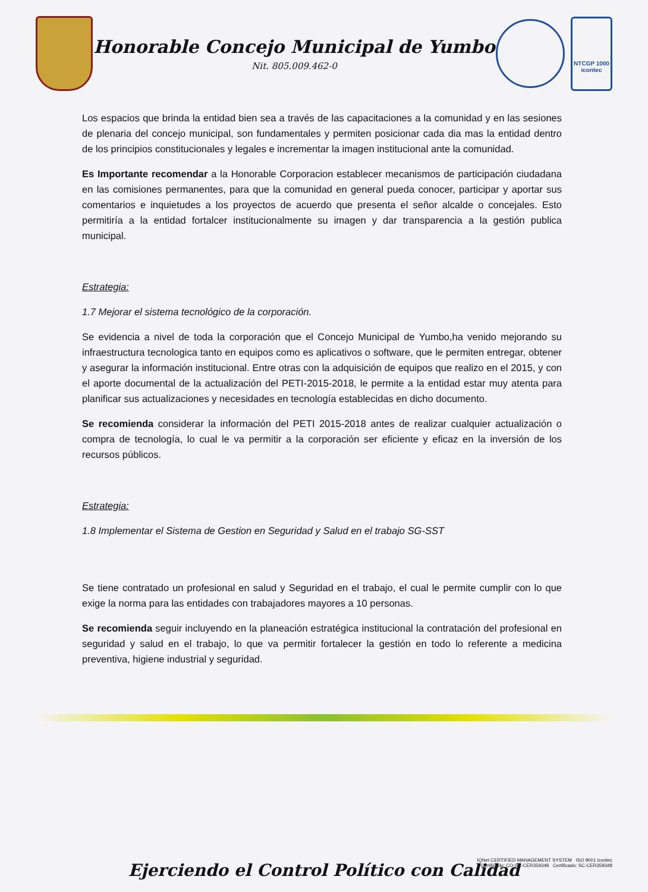Honorable Concejo Municipal de Yumbo
Nit. 805.009.462-0
NTCGP 1000
icontec
Los espacios que brinda la entidad bien sea a través de las capacitaciones a la comunidad y en las sesiones de plenaria del concejo municipal, son fundamentales y permiten posicionar cada dia mas la entidad dentro de los principios constitucionales y legales e incrementar la imagen institucional ante la comunidad.
Es Importante recomendar a la Honorable Corporacion establecer mecanismos de participación ciudadana en las comisiones permanentes, para que la comunidad en general pueda conocer, participar y aportar sus comentarios e inquietudes a los proyectos de acuerdo que presenta el señor alcalde o concejales. Esto permitiría a la entidad fortalcer institucionalmente su imagen y dar transparencia a la gestión publica municipal.
Estrategia:
1.7 Mejorar el sistema tecnológico de la corporación.
Se evidencia a nivel de toda la corporación que el Concejo Municipal de Yumbo,ha venido mejorando su infraestructura tecnologica tanto en equipos como es aplicativos o software, que le permiten entregar, obtener y asegurar la información institucional. Entre otras con la adquisición de equipos que realizo en el 2015, y con el aporte documental de la actualización del PETI-2015-2018, le permite a la entidad estar muy atenta para planificar sus actualizaciones y necesidades en tecnología establecidas en dicho documento.
Se recomienda considerar la información del PETI 2015-2018 antes de realizar cualquier actualización o compra de tecnología, lo cual le va permitir a la corporación ser eficiente y eficaz en la inversión de los recursos públicos.
Estrategia:
1.8 Implementar el Sistema de Gestion en Seguridad y Salud en el trabajo SG-SST
Se tiene contratado un profesional en salud y Seguridad en el trabajo, el cual le permite cumplir con lo que exige la norma para las entidades con trabajadores mayores a 10 personas.
Se recomienda seguir incluyendo en la planeación estratégica institucional la contratación del profesional en seguridad y salud en el trabajo, lo que va permitir fortalecer la gestión en todo lo referente a medicina preventiva, higiene industrial y seguridad.
IQNet CERTIFIED MANAGEMENT SYSTEM ISO 9001 icontec
Certificado: CO-SC-CER359348 Certificado: SC-CER359348
Ejerciendo el Control Político con Calidad